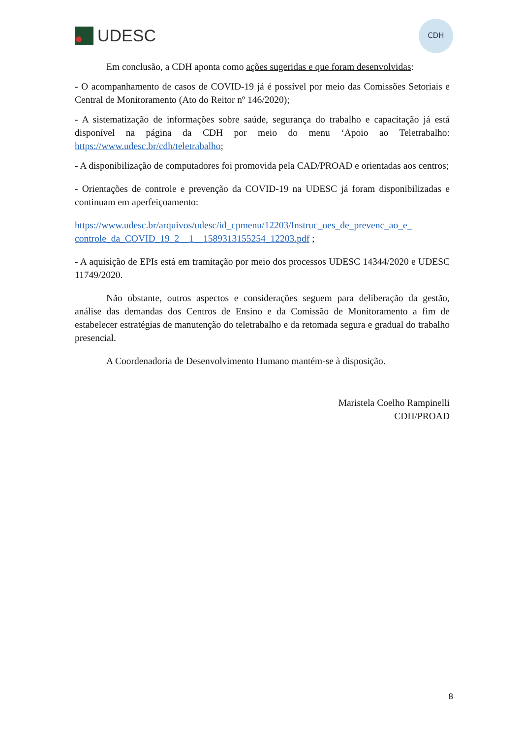UDESC
CDH
Em conclusão, a CDH aponta como ações sugeridas e que foram desenvolvidas:
- O acompanhamento de casos de COVID-19 já é possível por meio das Comissões Setoriais e Central de Monitoramento (Ato do Reitor nº 146/2020);
- A sistematização de informações sobre saúde, segurança do trabalho e capacitação já está disponível na página da CDH por meio do menu ‘Apoio ao Teletrabalho: https://www.udesc.br/cdh/teletrabalho;
- A disponibilização de computadores foi promovida pela CAD/PROAD e orientadas aos centros;
- Orientações de controle e prevenção da COVID-19 na UDESC já foram disponibilizadas e continuam em aperfeiçoamento:
https://www.udesc.br/arquivos/udesc/id_cpmenu/12203/Instruc_oes_de_prevenc_ao_e_ controle_da_COVID_19_2__1__1589313155254_12203.pdf ;
- A aquisição de EPIs está em tramitação por meio dos processos UDESC 14344/2020 e UDESC 11749/2020.
Não obstante, outros aspectos e considerações seguem para deliberação da gestão, análise das demandas dos Centros de Ensino e da Comissão de Monitoramento a fim de estabelecer estratégias de manutenção do teletrabalho e da retomada segura e gradual do trabalho presencial.
A Coordenadoria de Desenvolvimento Humano mantém-se à disposição.
Maristela Coelho Rampinelli
CDH/PROAD
8